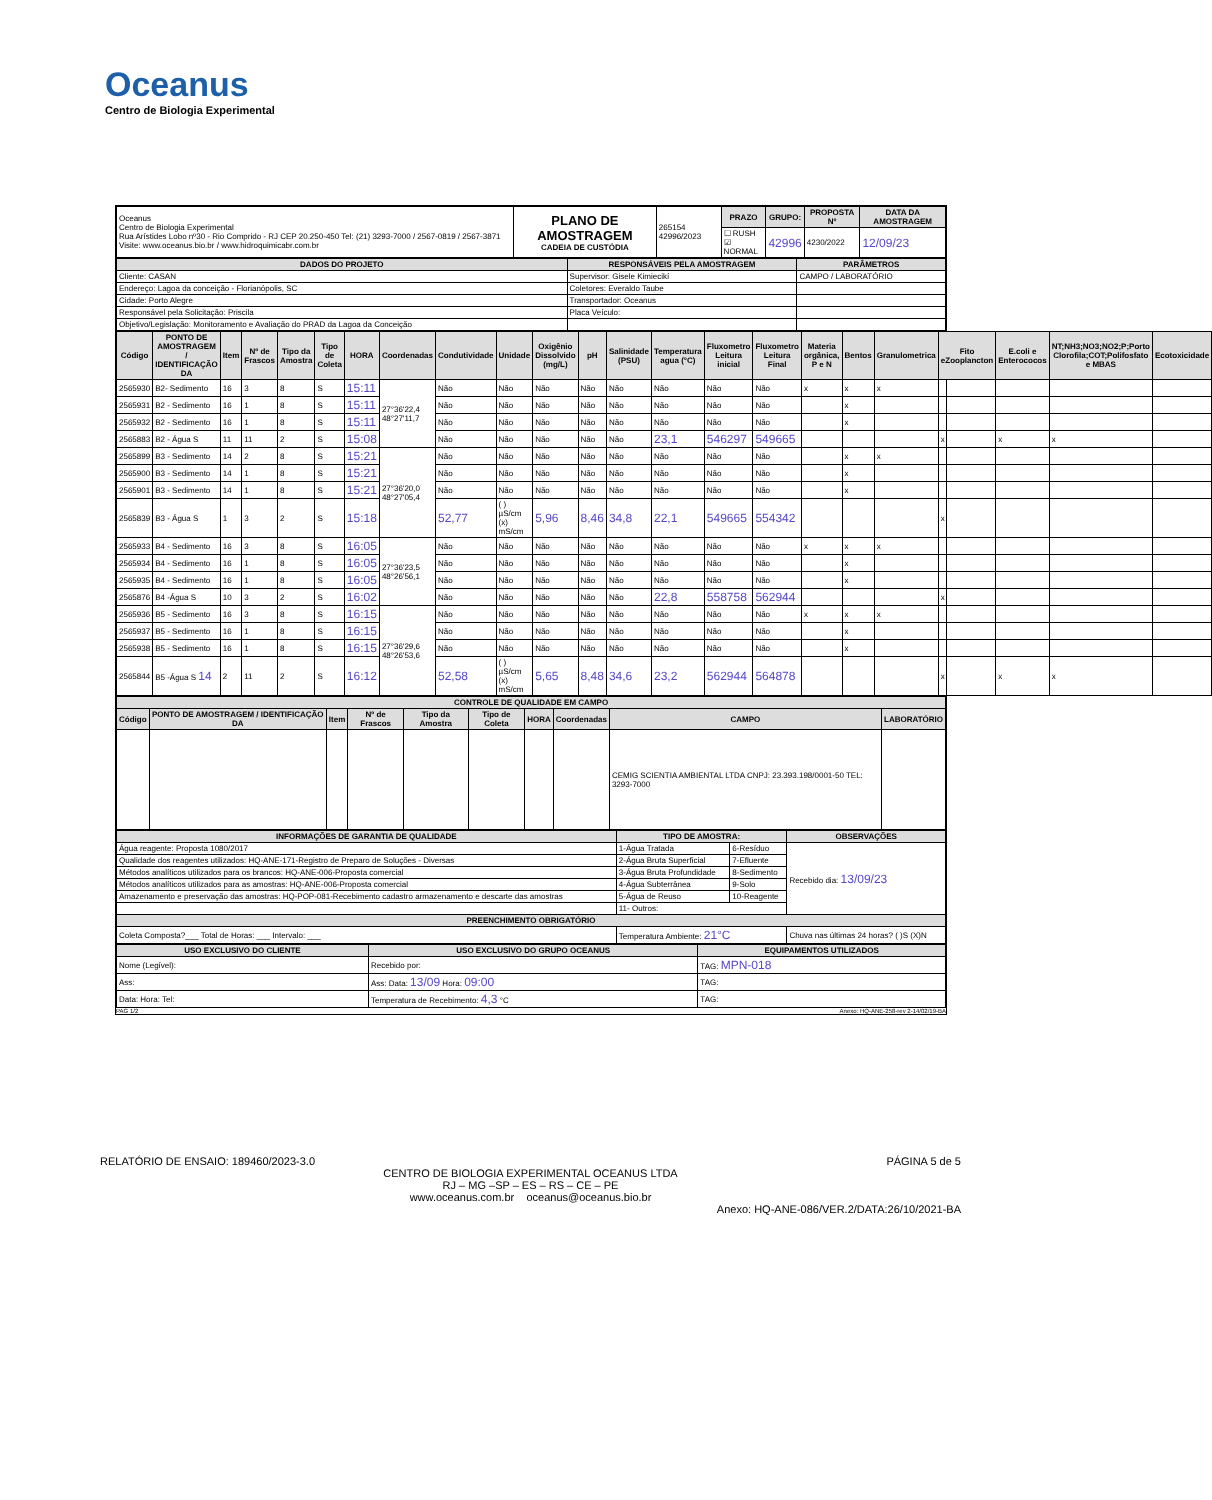Oceanus
Centro de Biologia Experimental
| Oceanus Centro de Biologia Experimental Rua Arístides Lobo nº30 - Rio Comprido - RJ CEP 20.250-450 Tel: (21) 3293-7000 / 2567-0819 / 2567-3871 Visite: www.oceanus.bio.br / www.hidroquimicabr.com.br | PLANO DE AMOSTRAGEM CADEIA DE CUSTÓDIA | 265154 42996/2023 | PRAZO | GRUPO: | PROPOSTA Nº | DATA DA AMOSTRAGEM |
| | | | ☐ RUSH ☑ NORMAL | 42996 | 4230/2022 | 12/09/23 |
| DADOS DO PROJETO | RESPONSÁVEIS PELA AMOSTRAGEM | PARÂMETROS |
| --- | --- | --- |
| Cliente: CASAN | Supervisor: Gisele Kimiecikí | CAMPO / LABORATÓRIO |
| Endereço: Lagoa da conceição - Florianópolis, SC | Coletores: Everaldo Taube | |
| Cidade: Porto Alegre | Transportador: Oceanus | |
| Responsável pela Solicitação: Priscila | Placa Veículo: | |
| Objetivo/Legislação: Monitoramento e Avaliação do PRAD da Lagoa da Conceição | | |
| Código | PONTO DE AMOSTRAGEM / IDENTIFICAÇÃO DA | Item | Nº de Frascos | Tipo da Amostra | Tipo de Coleta | HORA | Coordenadas | Condutividade | Unidade | Oxigênio Dissolvido (mg/L) | pH | Salinidade (PSU) | Temperatura agua (°C) | Fluxometro Leitura inicial | Fluxometro Leitura Final | Materia orgânica, P e N | Bentos | Granulometrica | Fito eZooplancton | E.coli e Enterococos | NT;NH3;NO3;NO2;P;Porto Clorofila;COT;Polifosfato e MBAS | Ecotoxicidade |
| --- | --- | --- | --- | --- | --- | --- | --- | --- | --- | --- | --- | --- | --- | --- | --- | --- | --- | --- | --- | --- | --- | --- |
| 2565930 | B2- Sedimento | 16 | 3 | 8 | S | 15:11 | 27°36'22,4 48°27'11,7 | Não | Não | Não | Não | Não | Não | Não | Não | x | x | x | | | | |
| 2565931 | B2 - Sedimento | 16 | 1 | 8 | S | 15:11 | | Não | Não | Não | Não | Não | Não | Não | Não | | x | | | | | |
| 2565932 | B2 - Sedimento | 16 | 1 | 8 | S | 15:11 | | Não | Não | Não | Não | Não | Não | Não | Não | | x | | | | | |
| 2565883 | B2 - Água S | 11 | 11 | 2 | S | 15:08 | | Não | Não | Não | Não | Não | 23,1 | 546297 | 549665 | | | | x | x | x | |
| 2565899 | B3 - Sedimento | 14 | 2 | 8 | S | 15:21 | 27°36'20,0 48°27'05,4 | Não | Não | Não | Não | Não | Não | Não | Não | | x | x | | | | |
| 2565900 | B3 - Sedimento | 14 | 1 | 8 | S | 15:21 | | Não | Não | Não | Não | Não | Não | Não | Não | | x | | | | | |
| 2565901 | B3 - Sedimento | 14 | 1 | 8 | S | 15:21 | | Não | Não | Não | Não | Não | Não | Não | Não | | x | | | | | |
| 2565839 | B3 - Água S | 1 | 3 | 2 | S | 15:18 | | 52,77 | ( ) µS/cm (x) mS/cm | 5,96 | 8,46 | 34,8 | 22,1 | 549665 | 554342 | | | | x | | | |
| 2565933 | B4 - Sedimento | 16 | 3 | 8 | S | 16:05 | 27°36'23,5 48°26'56,1 | Não | Não | Não | Não | Não | Não | Não | Não | x | x | x | | | | |
| 2565934 | B4 - Sedimento | 16 | 1 | 8 | S | 16:05 | | Não | Não | Não | Não | Não | Não | Não | Não | | x | | | | | |
| 2565935 | B4 - Sedimento | 16 | 1 | 8 | S | 16:05 | | Não | Não | Não | Não | Não | Não | Não | Não | | x | | | | | |
| 2565876 | B4 -Água S | 10 | 3 | 2 | S | 16:02 | | Não | Não | Não | Não | Não | 22,8 | 558758 | 562944 | | | | x | | | |
| 2565936 | B5 - Sedimento | 16 | 3 | 8 | S | 16:15 | 27°36'29,6 48°26'53,6 | Não | Não | Não | Não | Não | Não | Não | Não | x | x | x | | | | |
| 2565937 | B5 - Sedimento | 16 | 1 | 8 | S | 16:15 | | Não | Não | Não | Não | Não | Não | Não | Não | | x | | | | | |
| 2565938 | B5 - Sedimento | 16 | 1 | 8 | S | 16:15 | | Não | Não | Não | Não | Não | Não | Não | Não | | x | | | | | |
| 2565844 | B5 -Água S 14 | 2 | 11 | 2 | S | 16:12 | | 52,58 | ( ) µS/cm (x) mS/cm | 5,65 | 8,48 | 34,6 | 23,2 | 562944 | 564878 | | | | x | x | x | |
| CONTROLE DE QUALIDADE EM CAMPO | | | | | | | | | |
| --- | --- | --- | --- | --- | --- | --- | --- | --- | --- |
| Código | PONTO DE AMOSTRAGEM / IDENTIFICAÇÃO DA | Item | Nº de Frascos | Tipo da Amostra | Tipo de Coleta | HORA | Coordenadas | CAMPO | LABORATÓRIO |
| | | | | | | | | CEMIG SCIENTIA AMBIENTAL LTDA CNPJ: 23.393.198/0001-50 TEL: 3293-7000 | |
| INFORMAÇÕES DE GARANTIA DE QUALIDADE | TIPO DE AMOSTRA: | | OBSERVAÇÕES |
| --- | --- | --- | --- |
| Água reagente: Proposta 1080/2017 | 1-Água Tratada | 6-Resíduo | Recebido dia: 13/09/23 |
| Qualidade dos reagentes utilizados: HQ-ANE-171-Registro de Preparo de Soluções - Diversas | 2-Água Bruta Superficial | 7-Efluente | |
| Métodos analíticos utilizados para os brancos: HQ-ANE-006-Proposta comercial | 3-Água Bruta Profundidade | 8-Sedimento | |
| Métodos analíticos utilizados para as amostras: HQ-ANE-006-Proposta comercial | 4-Água Subterrânea | 9-Solo | |
| Amazenamento e preservação das amostras: HQ-POP-081-Recebimento cadastro armazenamento e descarte das amostras | 5-Água de Reuso | 10-Reagente | |
| | 11- Outros: | | |
| PREENCHIMENTO OBRIGATÓRIO | | | |
| Coleta Composta?___ Total de Horas: ___ Intervalo: ___ | Temperatura Ambiente: 21°C | | Chuva nas últimas 24 horas? ( )S (X)N |
| USO EXCLUSIVO DO CLIENTE | USO EXCLUSIVO DO GRUPO OCEANUS | EQUIPAMENTOS UTILIZADOS |
| --- | --- | --- |
| Nome (Legível): | Recebido por: | TAG: MPN-018 |
| Ass: | Ass: Data: 13/09 Hora: 09:00 | TAG: |
| Data: Hora: Tel: | Temperatura de Recebimento: 4,3 °C | TAG: |
PAG 1/2 Anexo: HQ-ANE-258-rev 2-14/02/19-BA
RELATÓRIO DE ENSAIO: 189460/2023-3.0 PÁGINA 5 de 5
CENTRO DE BIOLOGIA EXPERIMENTAL OCEANUS LTDA
RJ – MG –SP – ES – RS – CE – PE
www.oceanus.com.br oceanus@oceanus.bio.br
Anexo: HQ-ANE-086/VER.2/DATA:26/10/2021-BA